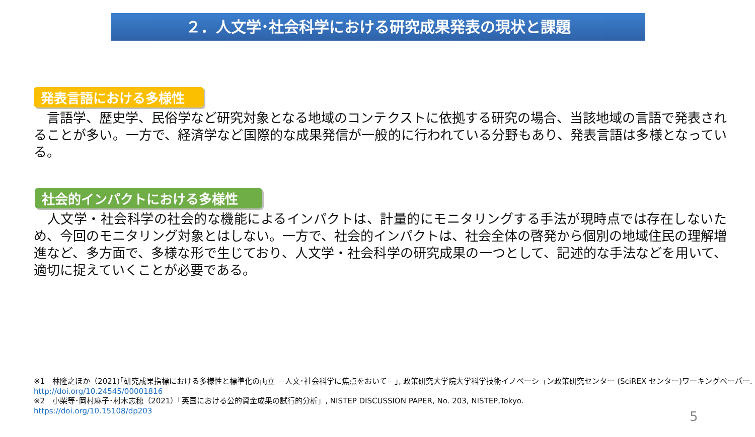２．人文学･社会科学における研究成果発表の現状と課題
発表言語における多様性
　言語学、歴史学、民俗学など研究対象となる地域のコンテクストに依拠する研究の場合、当該地域の言語で発表されることが多い。一方で、経済学など国際的な成果発信が一般的に行われている分野もあり、発表言語は多様となっている。
社会的インパクトにおける多様性
　人文学・社会科学の社会的な機能によるインパクトは、計量的にモニタリングする手法が現時点では存在しないため、今回のモニタリング対象とはしない。一方で、社会的インパクトは、社会全体の啓発から個別の地域住民の理解増進など、多方面で、多様な形で生じており、人文学・社会科学の研究成果の一つとして、記述的な手法などを用いて、適切に捉えていくことが必要である。
※1　林隆之ほか（2021)｢研究成果指標における多様性と標準化の両立 －人文･社会科学に焦点をおいて－｣, 政策研究大学院大学科学技術イノベーション政策研究センター (SciREX センター)ワーキングペーパー.
http://doi.org/10.24545/00001816
※2　小柴等･岡村麻子･村木志穂（2021）「英国における公的資金成果の試行的分析」, NISTEP DISCUSSION PAPER, No. 203, NISTEP,Tokyo.
https://doi.org/10.15108/dp203
5